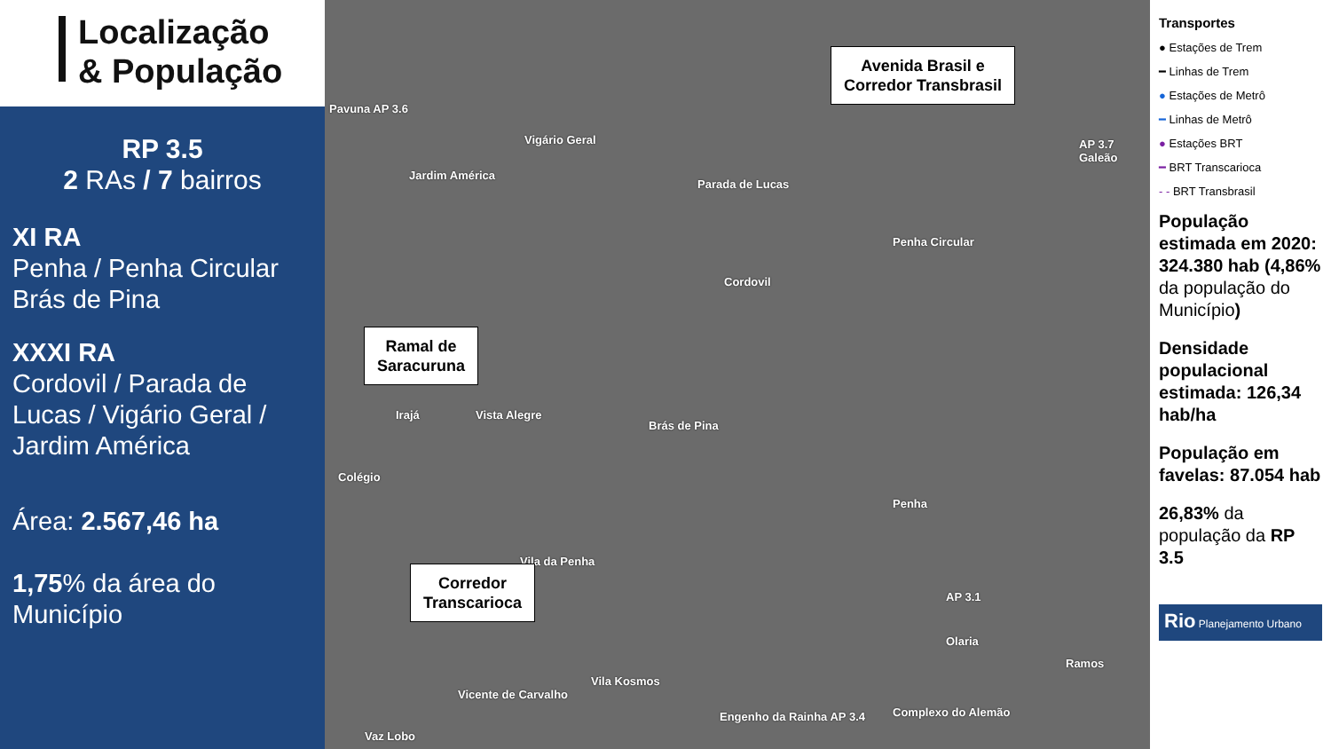Localização
& População
RP 3.5
2 RAs / 7 bairros
XI RA
Penha / Penha Circular
Brás de Pina
XXXI RA
Cordovil / Parada de Lucas / Vigário Geral / Jardim América
Área: 2.567,46 ha
1,75% da área do Município
Pavuna AP 3.6
Vigário Geral
Jardim América
Parada de Lucas
Penha Circular
Cordovil
AP 3.7 Galeão
Irajá Vista Alegre
Brás de Pina
Colégio
Penha
Vila da Penha
AP 3.1
Olaria
Ramos
Vila Kosmos
Vicente de Carvalho
Engenho da Rainha AP 3.4 Complexo do Alemão
Vaz Lobo
Avenida Brasil e
Corredor Transbrasil
Ramal de
Saracuruna
Corredor
Transcarioca
Transportes
● Estações de Trem
━ Linhas de Trem
● Estações de Metrô
━ Linhas de Metrô
● Estações BRT
━ BRT Transcarioca
- - BRT Transbrasil
População estimada em 2020: 324.380 hab (4,86% da população do Município)
Densidade populacional estimada: 126,34 hab/ha
População em favelas: 87.054 hab
26,83% da população da RP 3.5
Rio Planejamento Urbano